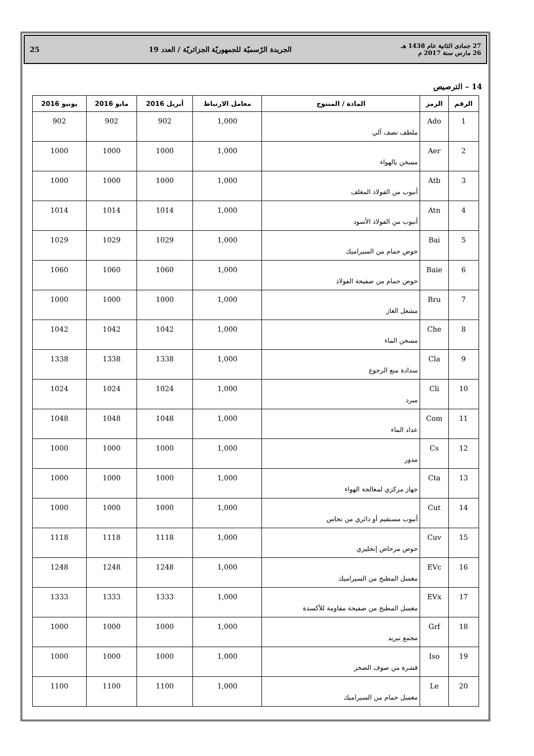27 جمادى الثانية عام 1438 هـ
26 مارس سنة 2017 م
الجريدة الرّسميّة للجمهوريّة الجزائريّة / العدد 19
25
14 – الترصيص
| الرقم | الرمز | المادة / المنتوج | معامل الارتباط | أبريل 2016 | مايو 2016 | يونيو 2016 |
| --- | --- | --- | --- | --- | --- | --- |
| 1 | Ado | ملطف نصف آلي | 1,000 | 902 | 902 | 902 |
| 2 | Aer | مسخن بالهواء | 1,000 | 1000 | 1000 | 1000 |
| 3 | Atb | أنبوب من الفولاذ المغلف | 1,000 | 1000 | 1000 | 1000 |
| 4 | Atn | أنبوب من الفولاذ الأسود | 1,000 | 1014 | 1014 | 1014 |
| 5 | Bai | حوض حمام من السيراميك | 1,000 | 1029 | 1029 | 1029 |
| 6 | Baie | حوض حمام من صفيحة الفولاذ | 1,000 | 1060 | 1060 | 1060 |
| 7 | Bru | مشعل الغاز | 1,000 | 1000 | 1000 | 1000 |
| 8 | Che | مسخن الماء | 1,000 | 1042 | 1042 | 1042 |
| 9 | Cla | سدادة منع الرجوع | 1,000 | 1338 | 1338 | 1338 |
| 10 | Cli | مبرد | 1,000 | 1024 | 1024 | 1024 |
| 11 | Com | عداد الماء | 1,000 | 1048 | 1048 | 1048 |
| 12 | Cs | مدور | 1,000 | 1000 | 1000 | 1000 |
| 13 | Cta | جهاز مركزي لمعالجة الهواء | 1,000 | 1000 | 1000 | 1000 |
| 14 | Cut | أنبوب مستقيم أو دائري من نحاس | 1,000 | 1000 | 1000 | 1000 |
| 15 | Cuv | حوض مرحاض إنجليزي | 1,000 | 1118 | 1118 | 1118 |
| 16 | EVc | مغسل المطبخ من السيراميك | 1,000 | 1248 | 1248 | 1248 |
| 17 | EVx | مغسل المطبخ من صفيحة مقاومة للأكسدة | 1,000 | 1333 | 1333 | 1333 |
| 18 | Grf | مجمع تبريد | 1,000 | 1000 | 1000 | 1000 |
| 19 | Iso | قشرة من صوف الصخر | 1,000 | 1000 | 1000 | 1000 |
| 20 | Le | مغسل حمام من السيراميك | 1,000 | 1100 | 1100 | 1100 |